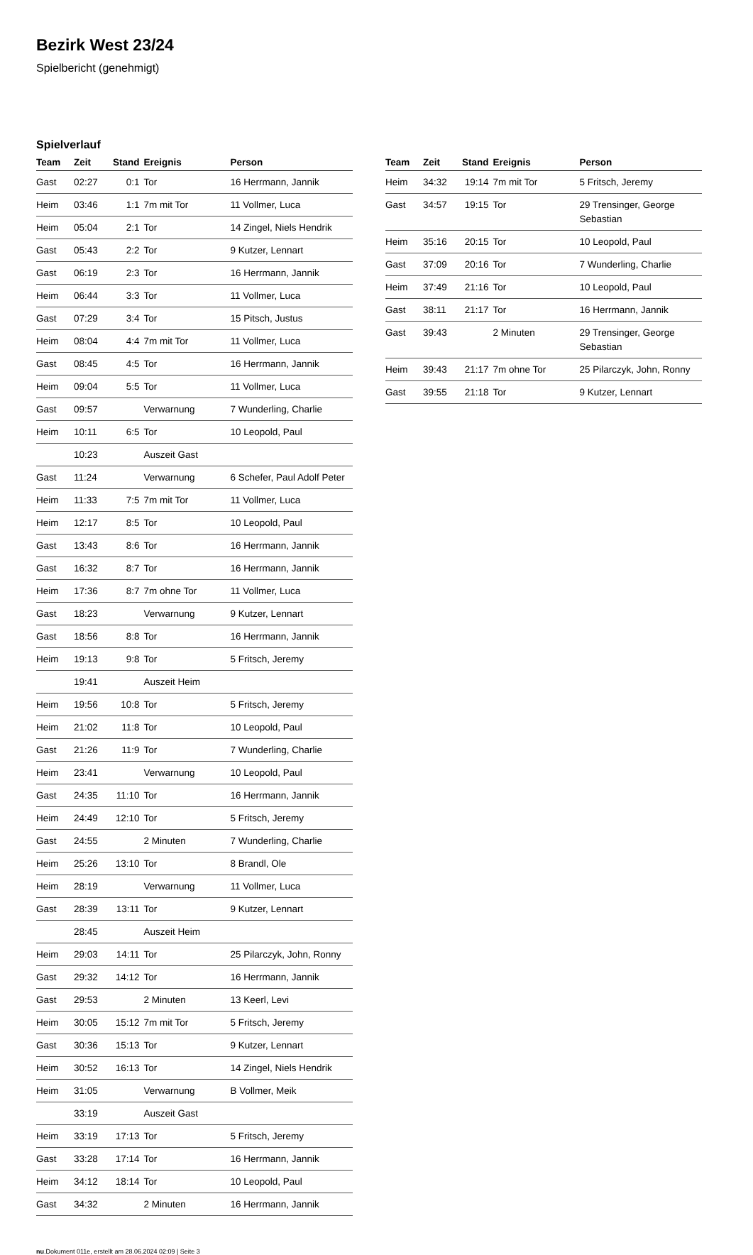Bezirk West 23/24
Spielbericht (genehmigt)
Spielverlauf
| Team | Zeit | Stand | Ereignis | Person |
| --- | --- | --- | --- | --- |
| Gast | 02:27 | 0:1 | Tor | 16 Herrmann, Jannik |
| Heim | 03:46 | 1:1 | 7m mit Tor | 11 Vollmer, Luca |
| Heim | 05:04 | 2:1 | Tor | 14 Zingel, Niels Hendrik |
| Gast | 05:43 | 2:2 | Tor | 9 Kutzer, Lennart |
| Gast | 06:19 | 2:3 | Tor | 16 Herrmann, Jannik |
| Heim | 06:44 | 3:3 | Tor | 11 Vollmer, Luca |
| Gast | 07:29 | 3:4 | Tor | 15 Pitsch, Justus |
| Heim | 08:04 | 4:4 | 7m mit Tor | 11 Vollmer, Luca |
| Gast | 08:45 | 4:5 | Tor | 16 Herrmann, Jannik |
| Heim | 09:04 | 5:5 | Tor | 11 Vollmer, Luca |
| Gast | 09:57 | | Verwarnung | 7 Wunderling, Charlie |
| Heim | 10:11 | 6:5 | Tor | 10 Leopold, Paul |
| | 10:23 | | Auszeit Gast | |
| Gast | 11:24 | | Verwarnung | 6 Schefer, Paul Adolf Peter |
| Heim | 11:33 | 7:5 | 7m mit Tor | 11 Vollmer, Luca |
| Heim | 12:17 | 8:5 | Tor | 10 Leopold, Paul |
| Gast | 13:43 | 8:6 | Tor | 16 Herrmann, Jannik |
| Gast | 16:32 | 8:7 | Tor | 16 Herrmann, Jannik |
| Heim | 17:36 | 8:7 | 7m ohne Tor | 11 Vollmer, Luca |
| Gast | 18:23 | | Verwarnung | 9 Kutzer, Lennart |
| Gast | 18:56 | 8:8 | Tor | 16 Herrmann, Jannik |
| Heim | 19:13 | 9:8 | Tor | 5 Fritsch, Jeremy |
| | 19:41 | | Auszeit Heim | |
| Heim | 19:56 | 10:8 | Tor | 5 Fritsch, Jeremy |
| Heim | 21:02 | 11:8 | Tor | 10 Leopold, Paul |
| Gast | 21:26 | 11:9 | Tor | 7 Wunderling, Charlie |
| Heim | 23:41 | | Verwarnung | 10 Leopold, Paul |
| Gast | 24:35 | 11:10 | Tor | 16 Herrmann, Jannik |
| Heim | 24:49 | 12:10 | Tor | 5 Fritsch, Jeremy |
| Gast | 24:55 | | 2 Minuten | 7 Wunderling, Charlie |
| Heim | 25:26 | 13:10 | Tor | 8 Brandl, Ole |
| Heim | 28:19 | | Verwarnung | 11 Vollmer, Luca |
| Gast | 28:39 | 13:11 | Tor | 9 Kutzer, Lennart |
| | 28:45 | | Auszeit Heim | |
| Heim | 29:03 | 14:11 | Tor | 25 Pilarczyk, John, Ronny |
| Gast | 29:32 | 14:12 | Tor | 16 Herrmann, Jannik |
| Gast | 29:53 | | 2 Minuten | 13 Keerl, Levi |
| Heim | 30:05 | 15:12 | 7m mit Tor | 5 Fritsch, Jeremy |
| Gast | 30:36 | 15:13 | Tor | 9 Kutzer, Lennart |
| Heim | 30:52 | 16:13 | Tor | 14 Zingel, Niels Hendrik |
| Heim | 31:05 | | Verwarnung | B Vollmer, Meik |
| | 33:19 | | Auszeit Gast | |
| Heim | 33:19 | 17:13 | Tor | 5 Fritsch, Jeremy |
| Gast | 33:28 | 17:14 | Tor | 16 Herrmann, Jannik |
| Heim | 34:12 | 18:14 | Tor | 10 Leopold, Paul |
| Gast | 34:32 | | 2 Minuten | 16 Herrmann, Jannik |
| Team | Zeit | Stand | Ereignis | Person |
| --- | --- | --- | --- | --- |
| Heim | 34:32 | 19:14 | 7m mit Tor | 5 Fritsch, Jeremy |
| Gast | 34:57 | 19:15 | Tor | 29 Trensinger, George Sebastian |
| Heim | 35:16 | 20:15 | Tor | 10 Leopold, Paul |
| Gast | 37:09 | 20:16 | Tor | 7 Wunderling, Charlie |
| Heim | 37:49 | 21:16 | Tor | 10 Leopold, Paul |
| Gast | 38:11 | 21:17 | Tor | 16 Herrmann, Jannik |
| Gast | 39:43 | | 2 Minuten | 29 Trensinger, George Sebastian |
| Heim | 39:43 | 21:17 | 7m ohne Tor | 25 Pilarczyk, John, Ronny |
| Gast | 39:55 | 21:18 | Tor | 9 Kutzer, Lennart |
nu.Dokument 011e, erstellt am 28.06.2024 02:09 | Seite 3